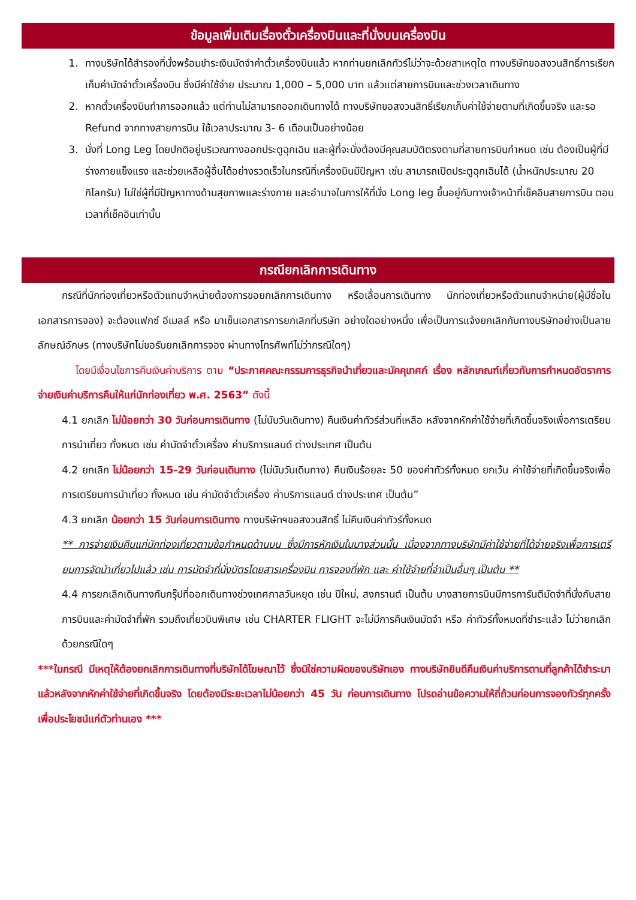ข้อมูลเพิ่มเติมเรื่องตั๋วเครื่องบินและที่นั่งบนเครื่องบิน
1. ทางบริษัทได้สำรองที่นั่งพร้อมชำระเงินมัดจำค่าตั๋วเครื่องบินแล้ว หากท่านยกเลิกทัวร์ไม่ว่าจะด้วยสาเหตุใด ทางบริษัทขอสงวนสิทธิ์การเรียกเก็บค่ามัดจำตั๋วเครื่องบิน ซึ่งมีค่าใช้จ่าย ประมาณ 1,000 – 5,000 บาท แล้วแต่สายการบินและช่วงเวลาเดินทาง
2. หากตั๋วเครื่องบินทำการออกแล้ว แต่ท่านไม่สามารถออกเดินทางได้ ทางบริษัทขอสงวนสิทธิ์เรียกเก็บค่าใช้จ่ายตามที่เกิดขึ้นจริง และรอ Refund จากทางสายการบิน ใช้เวลาประมาณ 3- 6 เดือนเป็นอย่างน้อย
3. นั่งที่ Long Leg โดยปกติอยู่บริเวณทางออกประตูฉุกเฉิน และผู้ที่จะนั่งต้องมีคุณสมบัติตรงตามที่สายการบินกำหนด เช่น ต้องเป็นผู้ที่มีร่างกายแข็งแรง และช่วยเหลือผู้อื่นได้อย่างรวดเร็วในกรณีที่เครื่องบินมีปัญหา เช่น สามารถเปิดประตูฉุกเฉินได้ (น้ำหนักประมาณ 20 กิโลกรัม) ไม่ใช่ผู้ที่มีปัญหาทางด้านสุขภาพและร่างกาย และอำนาจในการให้ที่นั่ง Long leg ขึ้นอยู่กับทางเจ้าหน้าที่เช็คอินสายการบิน ตอนเวลาที่เช็คอินเท่านั้น
กรณียกเลิกการเดินทาง
กรณีที่นักท่องเที่ยวหรือตัวแทนจำหน่ายต้องการขอยกเลิกการเดินทาง หรือเลื่อนการเดินทาง นักท่องเที่ยวหรือตัวแทนจำหน่าย(ผู้มีชื่อในเอกสารการจอง) จะต้องแฟกซ์ อีเมลล์ หรือ มาเซ็นเอกสารการยกเลิกที่บริษัท อย่างใดอย่างหนึ่ง เพื่อเป็นการแจ้งยกเลิกกับทางบริษัทอย่างเป็นลายลักษณ์อักษร (ทางบริษัทไม่ขอรับยกเลิกการจอง ผ่านทางโทรศัพท์ไม่ว่ากรณีใดๆ)
โดยมีเงื่อนไขการคืนเงินค่าบริการ ตาม “ประกาศคณะกรรมการธุรกิจนำเที่ยวและมัคคุเทศก์ เรื่อง หลักเกณฑ์เกี่ยวกับการกำหนดอัตราการจ่ายเงินค่าบริการคืนให้แก่นักท่องเที่ยว พ.ศ. 2563” ดังนี้
4.1 ยกเลิก ไม่น้อยกว่า 30 วันก่อนการเดินทาง (ไม่นับวันเดินทาง) คืนเงินค่าทัวร์ส่วนที่เหลือ หลังจากหักค่าใช้จ่ายที่เกิดขึ้นจริงเพื่อการเตรียมการนำเที่ยว ทั้งหมด เช่น ค่ามัดจำตั๋วเครื่อง ค่าบริการแลนด์ ต่างประเทศ เป็นต้น
4.2 ยกเลิก ไม่น้อยกว่า 15-29 วันก่อนเดินทาง (ไม่นับวันเดินทาง) คืนเงินร้อยละ 50 ของค่าทัวร์ทั้งหมด ยกเว้น ค่าใช้จ่ายที่เกิดขึ้นจริงเพื่อการเตรียมการนำเที่ยว ทั้งหมด เช่น ค่ามัดจำตั๋วเครื่อง ค่าบริการแลนด์ ต่างประเทศ เป็นต้น”
4.3 ยกเลิก น้อยกว่า 15 วันก่อนการเดินทาง ทางบริษัทฯขอสงวนสิทธิ์ ไม่คืนเงินค่าทัวร์ทั้งหมด
** การจ่ายเงินคืนแก่นักท่องเที่ยวตามข้อกำหนดด้านบน ซึ่งมีการหักเงินในบางส่วนนั้น เนื่องจากทางบริษัทมีค่าใช้จ่ายที่ได้จ่ายจริงเพื่อการเตรียมการจัดนำเที่ยวไปแล้ว เช่น การมัดจำที่นั่งบัตรโดยสารเครื่องบิน การจองที่พัก และ ค่าใช้จ่ายที่จำเป็นอื่นๆ เป็นต้น **
4.4 การยกเลิกเดินทางกับกรุ๊ปที่ออกเดินทางช่วงเทศกาลวันหยุด เช่น ปีใหม่, สงกรานต์ เป็นต้น บางสายการบินมีการการันตีมัดจำที่นั่งกับสายการบินและค่ามัดจำที่พัก รวมถึงเที่ยวบินพิเศษ เช่น CHARTER FLIGHT จะไม่มีการคืนเงินมัดจำ หรือ ค่าทัวร์ทั้งหมดที่ชำระแล้ว ไม่ว่ายกเลิกด้วยกรณีใดๆ
***ในกรณี มีเหตุให้ต้องยกเลิกการเดินทางที่บริษัทได้โฆษณาไว้ ซึ่งมิใช่ความผิดของบริษัทเอง ทางบริษัทยินดีคืนเงินค่าบริการตามที่ลูกค้าได้ชำระมาแล้วหลังจากหักค่าใช้จ่ายที่เกิดขึ้นจริง โดยต้องมีระยะเวลาไม่น้อยกว่า 45 วัน ก่อนการเดินทาง โปรดอ่านข้อความให้ถี่ถ้วนก่อนการจองทัวร์ทุกครั้ง เพื่อประโยชน์แก่ตัวท่านเอง ***